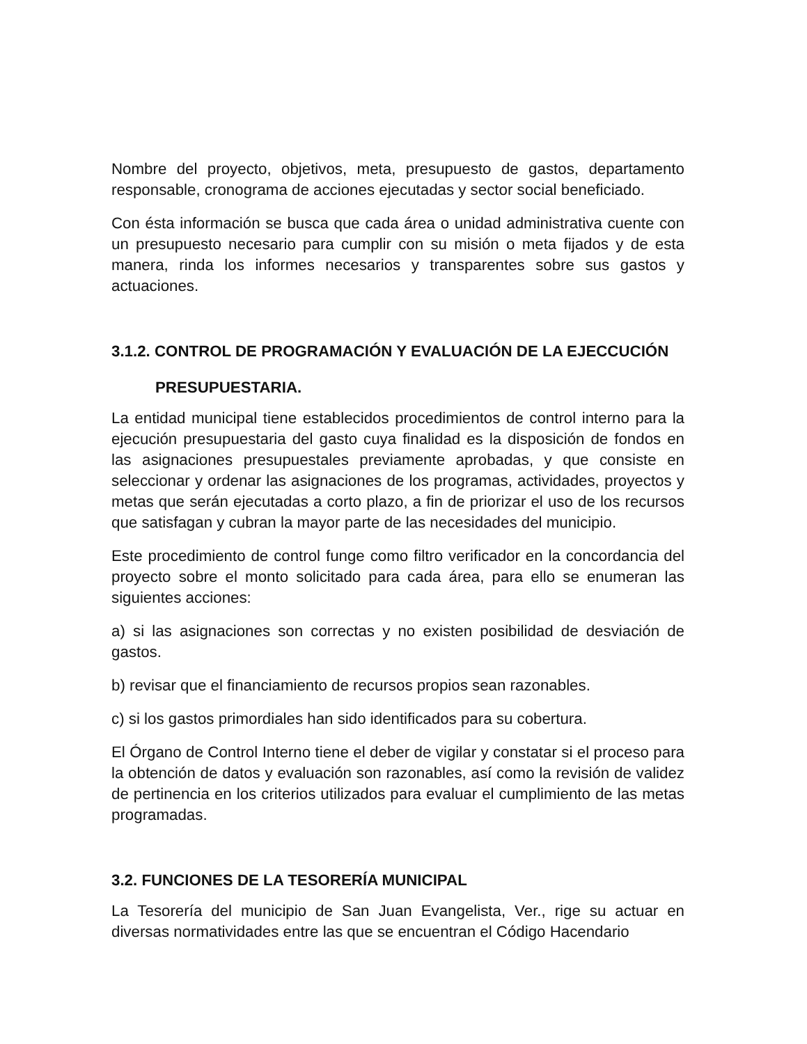Nombre del proyecto, objetivos, meta, presupuesto de gastos, departamento responsable, cronograma de acciones ejecutadas y sector social beneficiado.
Con ésta información se busca que cada área o unidad administrativa cuente con un presupuesto necesario para cumplir con su misión o meta fijados y de esta manera, rinda los informes necesarios y transparentes sobre sus gastos y actuaciones.
3.1.2. CONTROL DE PROGRAMACIÓN Y EVALUACIÓN DE LA EJECCUCIÓN
PRESUPUESTARIA.
La entidad municipal tiene establecidos procedimientos de control interno para la ejecución presupuestaria del gasto cuya finalidad es la disposición de fondos en las asignaciones presupuestales previamente aprobadas, y que consiste en seleccionar y ordenar las asignaciones de los programas, actividades, proyectos y metas que serán ejecutadas a corto plazo, a fin de priorizar el uso de los recursos que satisfagan y cubran la mayor parte de las necesidades del municipio.
Este procedimiento de control funge como filtro verificador en la concordancia del proyecto sobre el monto solicitado para cada área, para ello se enumeran las siguientes acciones:
a) si las asignaciones son correctas y no existen posibilidad de desviación de gastos.
b) revisar que el financiamiento de recursos propios sean razonables.
c) si los gastos primordiales han sido identificados para su cobertura.
El Órgano de Control Interno tiene el deber de vigilar y constatar si el proceso para la obtención de datos y evaluación son razonables, así como la revisión de validez de pertinencia en los criterios utilizados para evaluar el cumplimiento de las metas programadas.
3.2. FUNCIONES DE LA TESORERÍA MUNICIPAL
La Tesorería del municipio de San Juan Evangelista, Ver., rige su actuar en diversas normatividades entre las que se encuentran el Código Hacendario